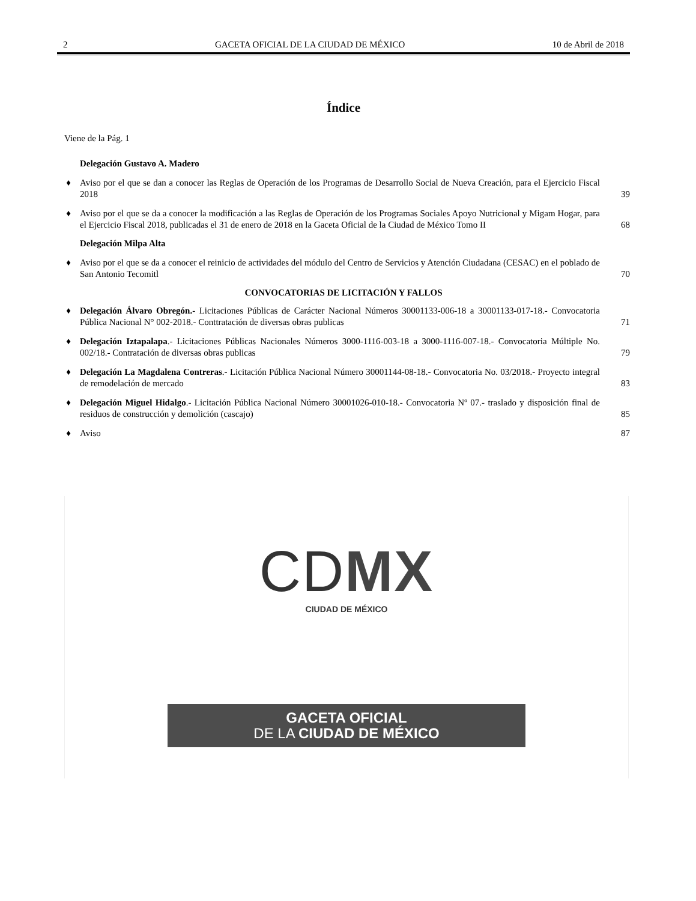2 GACETA OFICIAL DE LA CIUDAD DE MÉXICO 10 de Abril de 2018
Índice
Viene de la Pág. 1
Delegación Gustavo A. Madero
♦ Aviso por el que se dan a conocer las Reglas de Operación de los Programas de Desarrollo Social de Nueva Creación, para el Ejercicio Fiscal 2018 39
♦ Aviso por el que se da a conocer la modificación a las Reglas de Operación de los Programas Sociales Apoyo Nutricional y Migam Hogar, para el Ejercicio Fiscal 2018, publicadas el 31 de enero de 2018 en la Gaceta Oficial de la Ciudad de México Tomo II 68
Delegación Milpa Alta
♦ Aviso por el que se da a conocer el reinicio de actividades del módulo del Centro de Servicios y Atención Ciudadana (CESAC) en el poblado de San Antonio Tecomitl 70
CONVOCATORIAS DE LICITACIÓN Y FALLOS
♦ Delegación Álvaro Obregón.- Licitaciones Públicas de Carácter Nacional Números 30001133-006-18 a 30001133-017-18.- Convocatoria Pública Nacional N° 002-2018.- Conttratación de diversas obras publicas 71
♦ Delegación Iztapalapa.- Licitaciones Públicas Nacionales Números 3000-1116-003-18 a 3000-1116-007-18.- Convocatoria Múltiple No. 002/18.- Contratación de diversas obras publicas 79
♦ Delegación La Magdalena Contreras.- Licitación Pública Nacional Número 30001144-08-18.- Convocatoria No. 03/2018.- Proyecto integral de remodelación de mercado 83
♦ Delegación Miguel Hidalgo.- Licitación Pública Nacional Número 30001026-010-18.- Convocatoria Nº 07.- traslado y disposición final de residuos de construcción y demolición (cascajo) 85
♦ Aviso 87
CDMX
CIUDAD DE MÉXICO
GACETA OFICIAL
DE LA CIUDAD DE MÉXICO